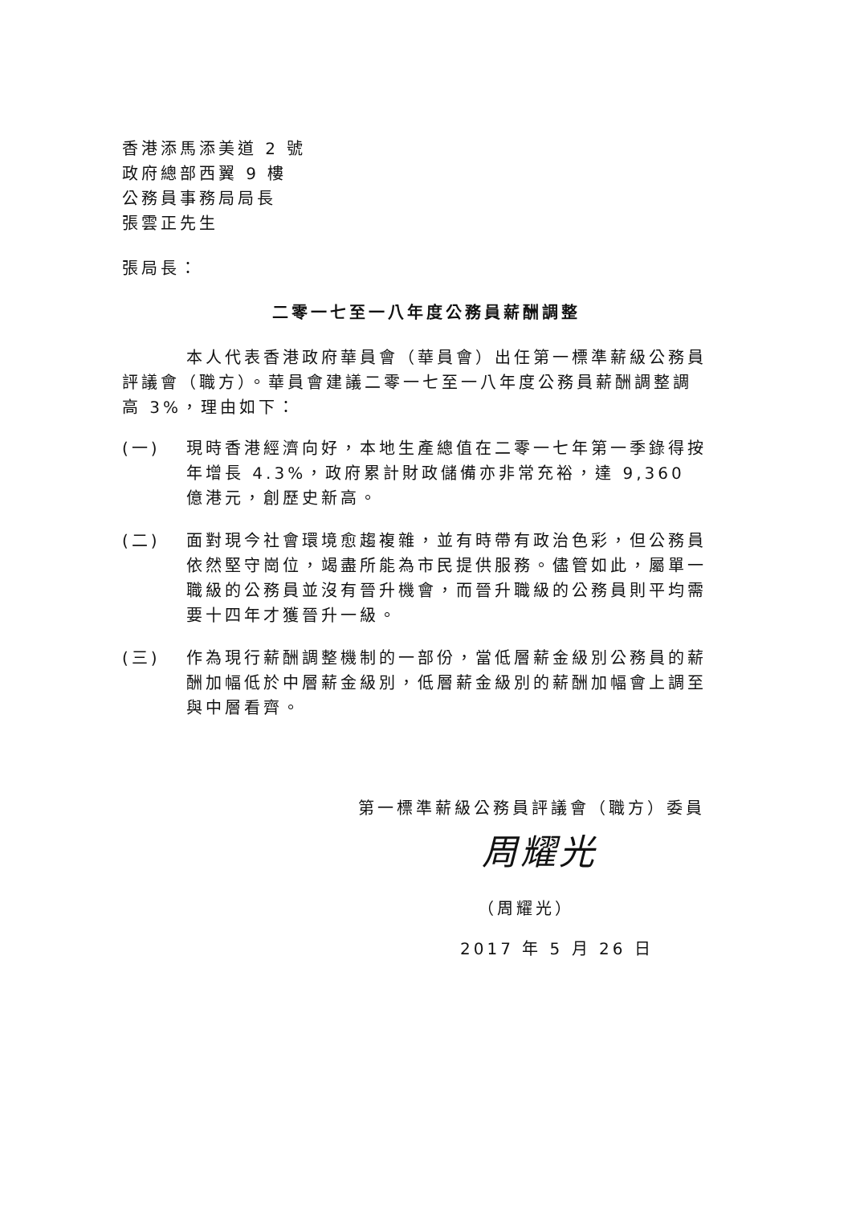香港添馬添美道 2 號
政府總部西翼 9 樓
公務員事務局局長
張雲正先生
張局長：
二零一七至一八年度公務員薪酬調整
本人代表香港政府華員會（華員會）出任第一標準薪級公務員評議會（職方）。華員會建議二零一七至一八年度公務員薪酬調整調高 3%，理由如下：
(一) 現時香港經濟向好，本地生產總值在二零一七年第一季錄得按年增長 4.3%，政府累計財政儲備亦非常充裕，達 9,360 億港元，創歷史新高。
(二) 面對現今社會環境愈趨複雜，並有時帶有政治色彩，但公務員依然堅守崗位，竭盡所能為市民提供服務。儘管如此，屬單一職級的公務員並沒有晉升機會，而晉升職級的公務員則平均需要十四年才獲晉升一級。
(三) 作為現行薪酬調整機制的一部份，當低層薪金級別公務員的薪酬加幅低於中層薪金級別，低層薪金級別的薪酬加幅會上調至與中層看齊。
第一標準薪級公務員評議會（職方）委員
周耀光
（周耀光）
2017 年 5 月 26 日